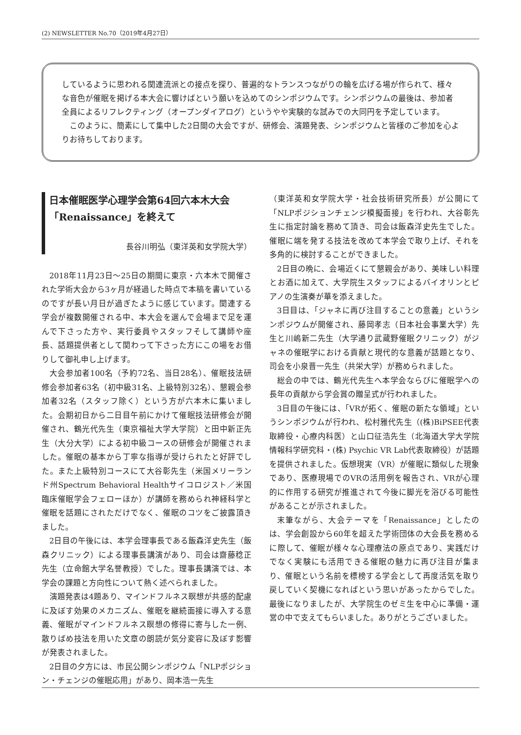(2) NEWSLETTER No.70（2019年4月27日）
しているように思われる関連流派との接点を探り、普遍的なトランスつながりの輪を広げる場が作られて、様々な音色が催眠を掲げる本大会に響けばという願いを込めてのシンポジウムです。シンポジウムの最後は、参加者全員によるリフレクティング（オープンダイアログ）というやや実験的な試みでの大同円を予定しています。
　このように、簡素にして集中した2日間の大会ですが、研修会、演題発表、シンポジウムと皆様のご参加を心よりお待ちしております。
日本催眠医学心理学会第64回六本木大会「Renaissance」を終えて
長谷川明弘（東洋英和女学院大学）
2018年11月23日～25日の期間に東京・六本木で開催された学術大会から3ヶ月が経過した時点で本稿を書いているのですが長い月日が過ぎたように感じています。関連する学会が複数開催される中、本大会を選んで会場まで足を運んで下さった方や、実行委員やスタッフそして講師や座長、話題提供者として関わって下さった方にこの場をお借りして御礼申し上げます。
大会参加者100名（予約72名、当日28名）、催眠技法研修会参加者63名（初中級31名、上級特別32名）、懇親会参加者32名（スタッフ除く）という方が六本木に集いました。会期初日から二日目午前にかけて催眠技法研修会が開催され、鶴光代先生（東京福祉大学大学院）と田中新正先生（大分大学）による初中級コースの研修会が開催されました。催眠の基本から丁寧な指導が受けられたと好評でした。また上級特別コースにて大谷彰先生（米国メリーランド州Spectrum Behavioral Healthサイコロジスト／米国臨床催眠学会フェローほか）が講師を務められ神経科学と催眠を話題にされただけでなく、催眠のコツをご披露頂きました。
2日目の午後には、本学会理事長である飯森洋史先生（飯森クリニック）による理事長講演があり、司会は齋藤稔正先生（立命館大学名誉教授）でした。理事長講演では、本学会の課題と方向性について熱く述べられました。
演題発表は4題あり、マインドフルネス瞑想が共感的配慮に及ぼす効果のメカニズム、催眠を継続面接に導入する意義、催眠がマインドフルネス瞑想の修得に寄与した一例、散りばめ技法を用いた文章の朗読が気分変容に及ぼす影響が発表されました。
2日目の夕方には、市民公開シンポジウム「NLPポジション・チェンジの催眠応用」があり、岡本浩一先生
（東洋英和女学院大学・社会技術研究所長）が公開にて「NLPポジションチェンジ模擬面接」を行われ、大谷彰先生に指定討論を務めて頂き、司会は飯森洋史先生でした。催眠に端を発する技法を改めて本学会で取り上げ、それを多角的に検討することができました。
2日目の晩に、会場近くにて懇親会があり、美味しい料理とお酒に加えて、大学院生スタッフによるバイオリンとピアノの生演奏が華を添えました。
3日目は、「ジャネに再び注目することの意義」というシンポジウムが開催され、藤岡孝志（日本社会事業大学）先生と川嶋新二先生（大学通り武蔵野催眠クリニック）がジャネの催眠学における貢献と現代的な意義が話題となり、司会を小泉晋一先生（共栄大学）が務められました。
総会の中では、鶴光代先生へ本学会ならびに催眠学への長年の貢献から学会賞の贈呈式が行われました。
3日目の午後には、「VRが拓く、催眠の新たな領域」というシンポジウムが行われ、松村雅代先生（(株)BiPSEE代表取締役・心療内科医）と山口征浩先生（北海道大学大学院情報科学研究科・(株) Psychic VR Lab代表取締役）が話題を提供されました。仮想現実（VR）が催眠に類似した現象であり、医療現場でのVRの活用例を報告され、VRが心理的に作用する研究が推進されて今後に脚光を浴びる可能性があることが示されました。
末筆ながら、大会テーマを「Renaissance」としたのは、学会創設から60年を超えた学術団体の大会長を務めるに際して、催眠が様々な心理療法の原点であり、実践だけでなく実験にも活用できる催眠の魅力に再び注目が集まり、催眠という名前を標榜する学会として再度活気を取り戻していく契機になればという思いがあったからでした。最後になりましたが、大学院生のゼミ生を中心に準備・運営の中で支えてもらいました。ありがとうございました。